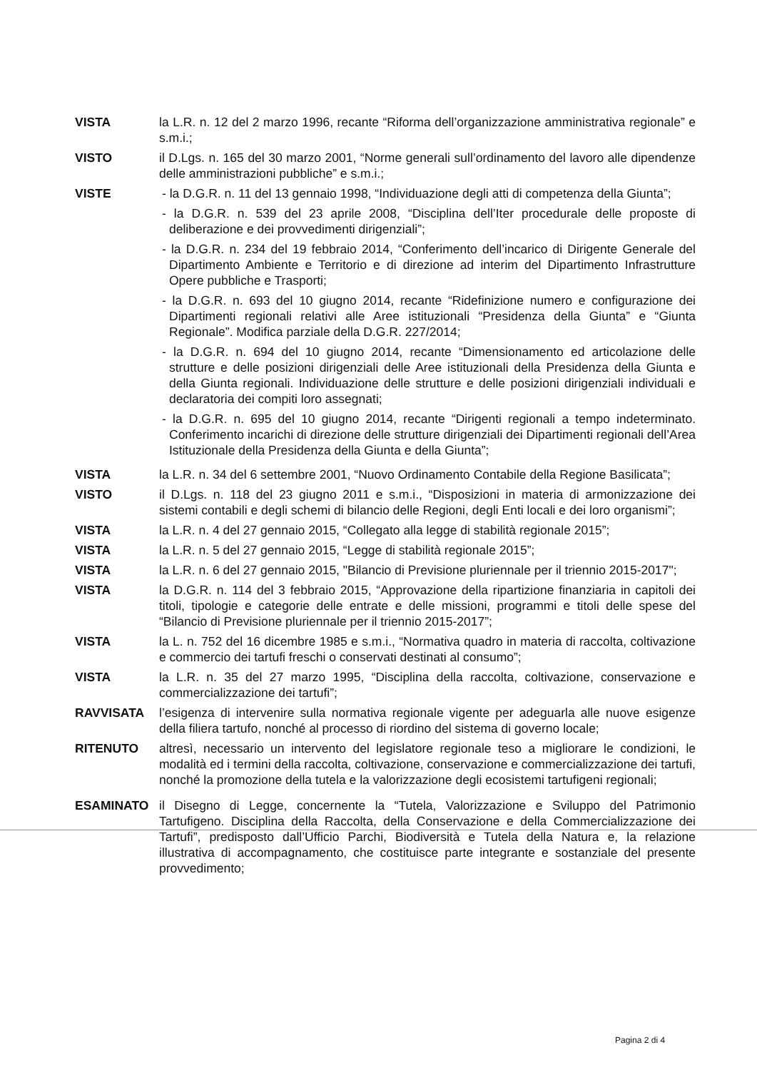VISTA la L.R. n. 12 del 2 marzo 1996, recante “Riforma dell’organizzazione amministrativa regionale” e s.m.i.;
VISTO il D.Lgs. n. 165 del 30 marzo 2001, “Norme generali sull’ordinamento del lavoro alle dipendenze delle amministrazioni pubbliche” e s.m.i.;
VISTE - la D.G.R. n. 11 del 13 gennaio 1998, “Individuazione degli atti di competenza della Giunta”;
- la D.G.R. n. 539 del 23 aprile 2008, “Disciplina dell’Iter procedurale delle proposte di deliberazione e dei provvedimenti dirigenziali”;
- la D.G.R. n. 234 del 19 febbraio 2014, “Conferimento dell’incarico di Dirigente Generale del Dipartimento Ambiente e Territorio e di direzione ad interim del Dipartimento Infrastrutture Opere pubbliche e Trasporti;
- la D.G.R. n. 693 del 10 giugno 2014, recante “Ridefinizione numero e configurazione dei Dipartimenti regionali relativi alle Aree istituzionali “Presidenza della Giunta” e “Giunta Regionale”. Modifica parziale della D.G.R. 227/2014;
- la D.G.R. n. 694 del 10 giugno 2014, recante “Dimensionamento ed articolazione delle strutture e delle posizioni dirigenziali delle Aree istituzionali della Presidenza della Giunta e della Giunta regionali. Individuazione delle strutture e delle posizioni dirigenziali individuali e declaratoria dei compiti loro assegnati;
- la D.G.R. n. 695 del 10 giugno 2014, recante “Dirigenti regionali a tempo indeterminato. Conferimento incarichi di direzione delle strutture dirigenziali dei Dipartimenti regionali dell’Area Istituzionale della Presidenza della Giunta e della Giunta”;
VISTA la L.R. n. 34 del 6 settembre 2001, “Nuovo Ordinamento Contabile della Regione Basilicata”;
VISTO il D.Lgs. n. 118 del 23 giugno 2011 e s.m.i., “Disposizioni in materia di armonizzazione dei sistemi contabili e degli schemi di bilancio delle Regioni, degli Enti locali e dei loro organismi”;
VISTA la L.R. n. 4 del 27 gennaio 2015, “Collegato alla legge di stabilità regionale 2015”;
VISTA la L.R. n. 5 del 27 gennaio 2015, “Legge di stabilità regionale 2015”;
VISTA la L.R. n. 6 del 27 gennaio 2015, "Bilancio di Previsione pluriennale per il triennio 2015-2017";
VISTA la D.G.R. n. 114 del 3 febbraio 2015, “Approvazione della ripartizione finanziaria in capitoli dei titoli, tipologie e categorie delle entrate e delle missioni, programmi e titoli delle spese del “Bilancio di Previsione pluriennale per il triennio 2015-2017”;
VISTA la L. n. 752 del 16 dicembre 1985 e s.m.i., “Normativa quadro in materia di raccolta, coltivazione e commercio dei tartufi freschi o conservati destinati al consumo”;
VISTA la L.R. n. 35 del 27 marzo 1995, “Disciplina della raccolta, coltivazione, conservazione e commercializzazione dei tartufi”;
RAVVISATA l’esigenza di intervenire sulla normativa regionale vigente per adeguarla alle nuove esigenze della filiera tartufo, nonché al processo di riordino del sistema di governo locale;
RITENUTO altresì, necessario un intervento del legislatore regionale teso a migliorare le condizioni, le modalità ed i termini della raccolta, coltivazione, conservazione e commercializzazione dei tartufi, nonché la promozione della tutela e la valorizzazione degli ecosistemi tartufigeni regionali;
ESAMINATO il Disegno di Legge, concernente la “Tutela, Valorizzazione e Sviluppo del Patrimonio Tartufigeno. Disciplina della Raccolta, della Conservazione e della Commercializzazione dei Tartufi”, predisposto dall’Ufficio Parchi, Biodiversità e Tutela della Natura e, la relazione illustrativa di accompagnamento, che costituisce parte integrante e sostanziale del presente provvedimento;
Pagina 2 di 4